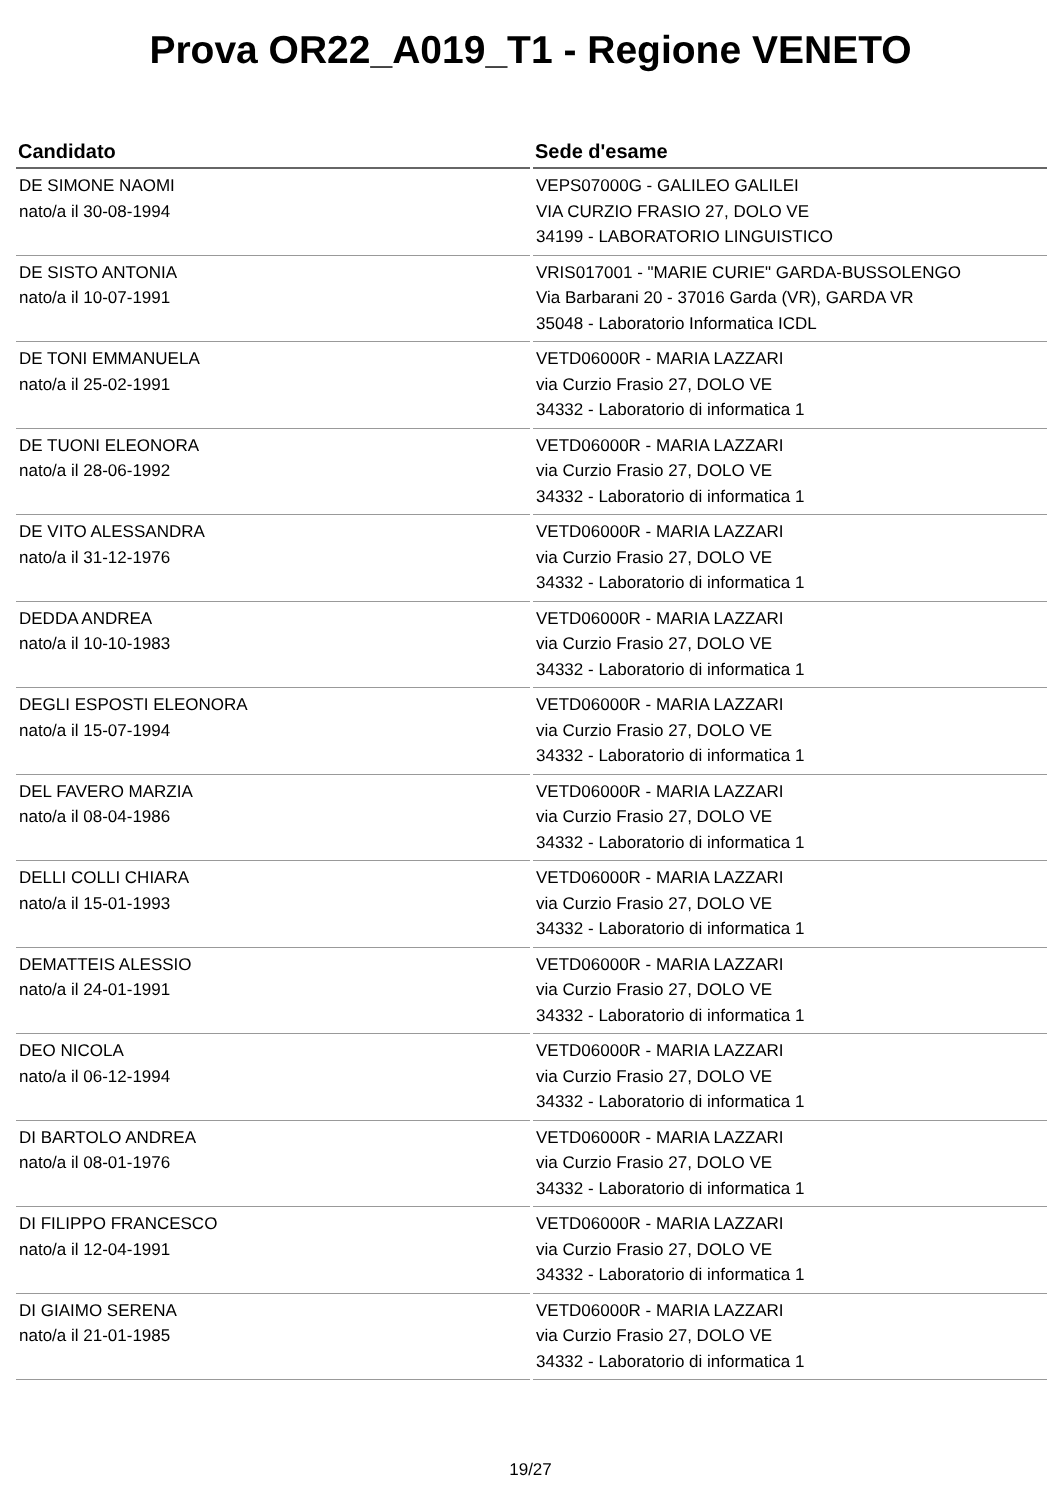Prova OR22_A019_T1 - Regione VENETO
| Candidato | Sede d'esame |
| --- | --- |
| DE SIMONE NAOMI nato/a il 30-08-1994 | VEPS07000G - GALILEO GALILEI VIA CURZIO FRASIO 27, DOLO VE 34199 - LABORATORIO LINGUISTICO |
| DE SISTO ANTONIA nato/a il 10-07-1991 | VRIS017001 - "MARIE CURIE" GARDA-BUSSOLENGO Via Barbarani 20 - 37016 Garda (VR), GARDA VR 35048 - Laboratorio Informatica ICDL |
| DE TONI EMMANUELA nato/a il 25-02-1991 | VETD06000R - MARIA LAZZARI via Curzio Frasio 27, DOLO VE 34332 - Laboratorio di informatica 1 |
| DE TUONI ELEONORA nato/a il 28-06-1992 | VETD06000R - MARIA LAZZARI via Curzio Frasio 27, DOLO VE 34332 - Laboratorio di informatica 1 |
| DE VITO ALESSANDRA nato/a il 31-12-1976 | VETD06000R - MARIA LAZZARI via Curzio Frasio 27, DOLO VE 34332 - Laboratorio di informatica 1 |
| DEDDA ANDREA nato/a il 10-10-1983 | VETD06000R - MARIA LAZZARI via Curzio Frasio 27, DOLO VE 34332 - Laboratorio di informatica 1 |
| DEGLI ESPOSTI ELEONORA nato/a il 15-07-1994 | VETD06000R - MARIA LAZZARI via Curzio Frasio 27, DOLO VE 34332 - Laboratorio di informatica 1 |
| DEL FAVERO MARZIA nato/a il 08-04-1986 | VETD06000R - MARIA LAZZARI via Curzio Frasio 27, DOLO VE 34332 - Laboratorio di informatica 1 |
| DELLI COLLI CHIARA nato/a il 15-01-1993 | VETD06000R - MARIA LAZZARI via Curzio Frasio 27, DOLO VE 34332 - Laboratorio di informatica 1 |
| DEMATTEIS ALESSIO nato/a il 24-01-1991 | VETD06000R - MARIA LAZZARI via Curzio Frasio 27, DOLO VE 34332 - Laboratorio di informatica 1 |
| DEO NICOLA nato/a il 06-12-1994 | VETD06000R - MARIA LAZZARI via Curzio Frasio 27, DOLO VE 34332 - Laboratorio di informatica 1 |
| DI BARTOLO ANDREA nato/a il 08-01-1976 | VETD06000R - MARIA LAZZARI via Curzio Frasio 27, DOLO VE 34332 - Laboratorio di informatica 1 |
| DI FILIPPO FRANCESCO nato/a il 12-04-1991 | VETD06000R - MARIA LAZZARI via Curzio Frasio 27, DOLO VE 34332 - Laboratorio di informatica 1 |
| DI GIAIMO SERENA nato/a il 21-01-1985 | VETD06000R - MARIA LAZZARI via Curzio Frasio 27, DOLO VE 34332 - Laboratorio di informatica 1 |
19/27